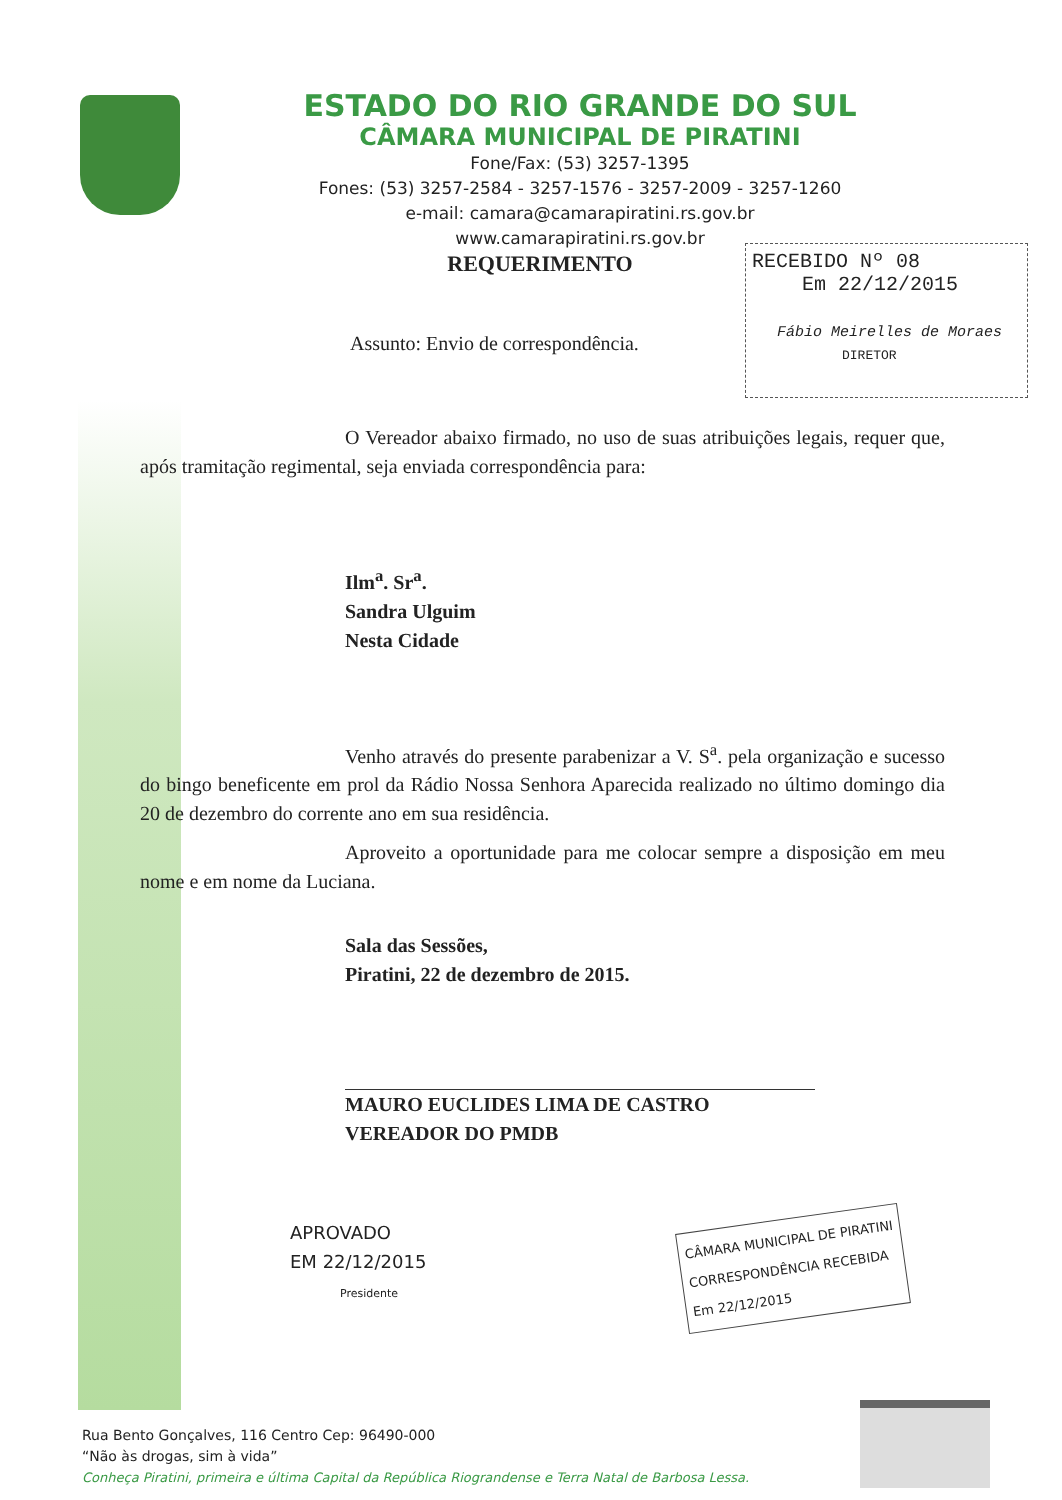ESTADO DO RIO GRANDE DO SUL
CÂMARA MUNICIPAL DE PIRATINI
Fone/Fax: (53) 3257-1395
Fones: (53) 3257-2584 - 3257-1576 - 3257-2009 - 3257-1260
e-mail: camara@camarapiratini.rs.gov.br
www.camarapiratini.rs.gov.br
REQUERIMENTO
RECEBIDO Nº 08
Em 22/12/2015
Fábio Meirelles de Moraes
DIRETOR
Assunto: Envio de correspondência.
O Vereador abaixo firmado, no uso de suas atribuições legais, requer que, após tramitação regimental, seja enviada correspondência para:
Ilm<sup>a</sup>. Sr<sup>a</sup>.
Sandra Ulguim
Nesta Cidade
Venho através do presente parabenizar a V. S<sup>a</sup>. pela organização e sucesso do bingo beneficente em prol da Rádio Nossa Senhora Aparecida realizado no último domingo dia 20 de dezembro do corrente ano em sua residência.
Aproveito a oportunidade para me colocar sempre a disposição em meu nome e em nome da Luciana.
Sala das Sessões,
Piratini, 22 de dezembro de 2015.
MAURO EUCLIDES LIMA DE CASTRO
VEREADOR DO PMDB
APROVADO
EM 22/12/2015
Presidente
CÂMARA MUNICIPAL DE PIRATINI
CORRESPONDÊNCIA RECEBIDA
Em 22/12/2015
Rua Bento Gonçalves, 116 Centro Cep: 96490-000
“Não às drogas, sim à vida”
Conheça Piratini, primeira e última Capital da República Riograndense e Terra Natal de Barbosa Lessa.